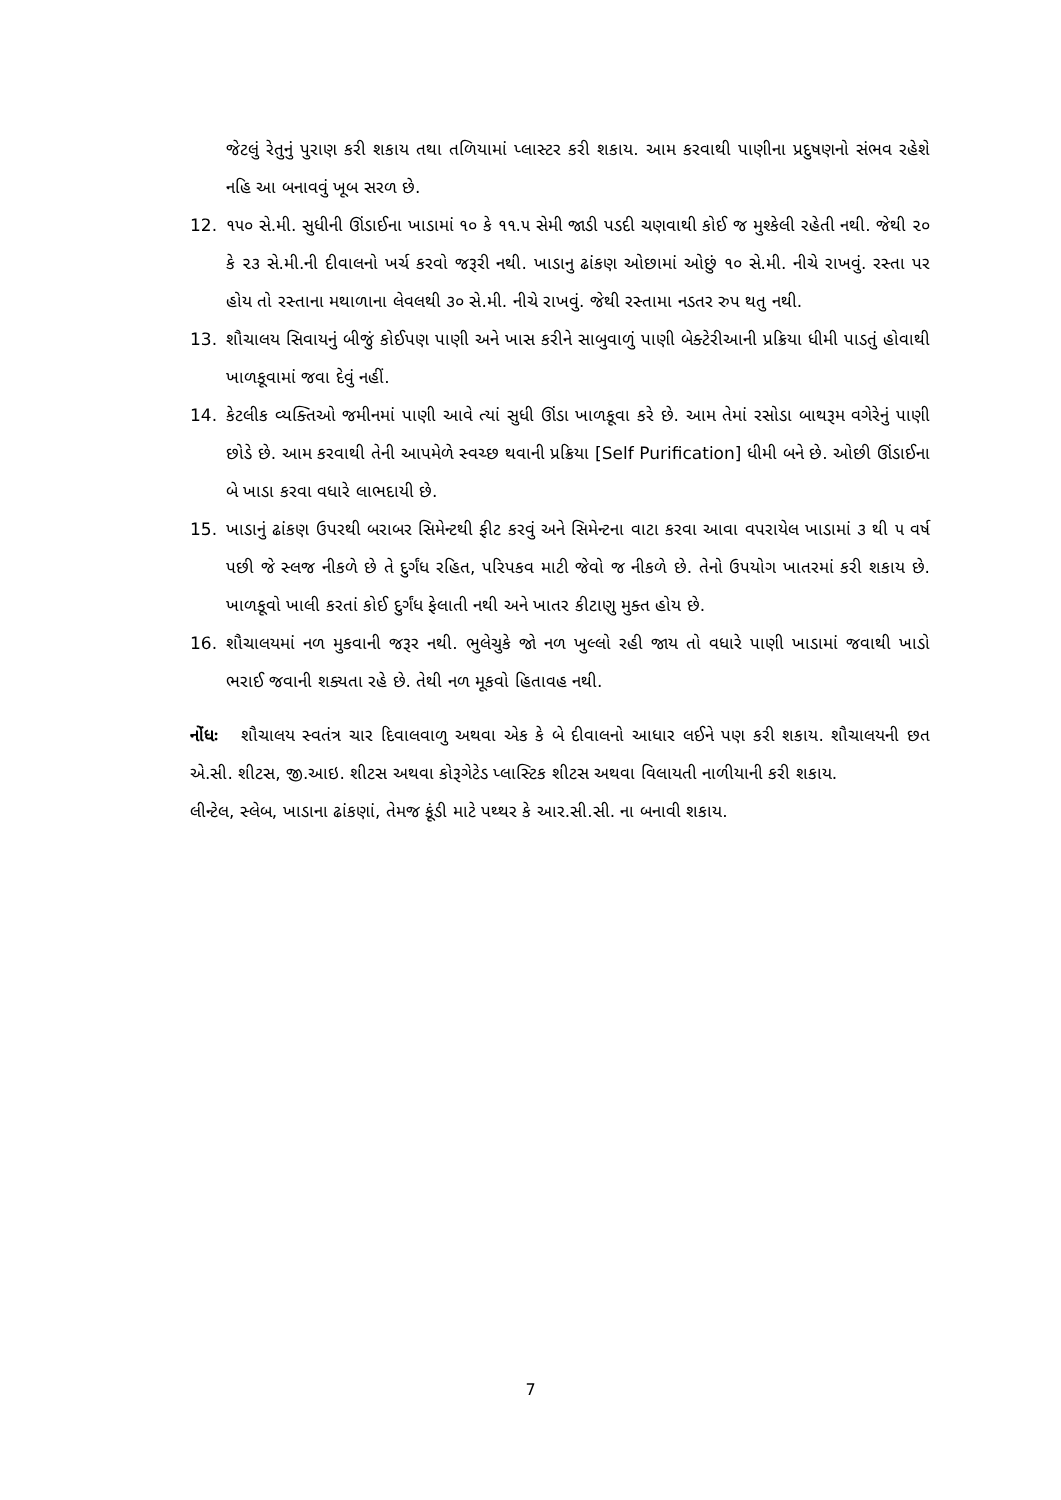જેટલું રેતુનું પુરાણ કરી શકાય તથા તળિયામાં પ્લાસ્ટર કરી શકાય. આમ કરવાથી પાણીના પ્રદુષણનો સંભવ રહેશે નહિ આ બનાવવું ખૂબ સરળ છે.
12. ૧૫૦ સે.મી. સુધીની ઊંડાઈના ખાડામાં ૧૦ કે ૧૧.૫ સેમી જાડી પડદી ચણવાથી કોઈ જ મુશ્કેલી રહેતી નથી. જેથી ૨૦ કે ૨૩ સે.મી.ની દીવાલનો ખર્ચ કરવો જરૂરી નથી. ખાડાનુ ઢાંકણ ઓછામાં ઓછું ૧૦ સે.મી. નીચે રાખવું. રસ્તા પર હોય તો રસ્તાના મથાળાના લેવલથી ૩૦ સે.મી. નીચે રાખવું. જેથી રસ્તામા નડતર રુપ થતુ નથી.
13. શૌચાલય સિવાયનું બીજું કોઈપણ પાણી અને ખાસ કરીને સાબુવાળું પાણી બેક્ટેરીઆની પ્રક્રિયા ધીમી પાડતું હોવાથી ખાળકૂવામાં જવા દેવું નહીં.
14. કેટલીક વ્યક્તિઓ જમીનમાં પાણી આવે ત્યાં સુધી ઊંડા ખાળકૂવા કરે છે. આમ તેમાં રસોડા બાથરૂમ વગેરેનું પાણી છોડે છે. આમ કરવાથી તેની આપમેળે સ્વચ્છ થવાની પ્રક્રિયા [Self Purification] ધીમી બને છે. ઓછી ઊંડાઈના બે ખાડા કરવા વધારે લાભદાયી છે.
15. ખાડાનું ઢાંકણ ઉપરથી બરાબર સિમેન્ટથી ફીટ કરવું અને સિમેન્ટના વાટા કરવા આવા વપરાયેલ ખાડામાં ૩ થી ૫ વર્ષ પછી જે સ્લજ નીકળે છે તે દુર્ગંધ રહિત, પરિપકવ માટી જેવો જ નીકળે છે. તેનો ઉપયોગ ખાતરમાં કરી શકાય છે. ખાળકૂવો ખાલી કરતાં કોઈ દુર્ગંધ ફેલાતી નથી અને ખાતર કીટાણુ મુક્ત હોય છે.
16. શૌચાલયમાં નળ મુકવાની જરૂર નથી. ભુલેચુકે જો નળ ખુલ્લો રહી જાય તો વધારે પાણી ખાડામાં જવાથી ખાડો ભરાઈ જવાની શક્યતા રહે છે. તેથી નળ મૂકવો હિતાવહ નથી.
નોંધઃ શૌચાલય સ્વતંત્ર ચાર દિવાલવાળુ અથવા એક કે બે દીવાલનો આધાર લઈને પણ કરી શકાય. શૌચાલયની છત એ.સી. શીટસ, જી.આઇ. શીટસ અથવા કોરૂગેટેડ પ્લાસ્ટિક શીટસ અથવા વિલાયતી નાળીયાની કરી શકાય.
લીન્ટેલ, સ્લેબ, ખાડાના ઢાંકણાં, તેમજ કૂંડી માટે પથ્થર કે આર.સી.સી. ના બનાવી શકાય.
7